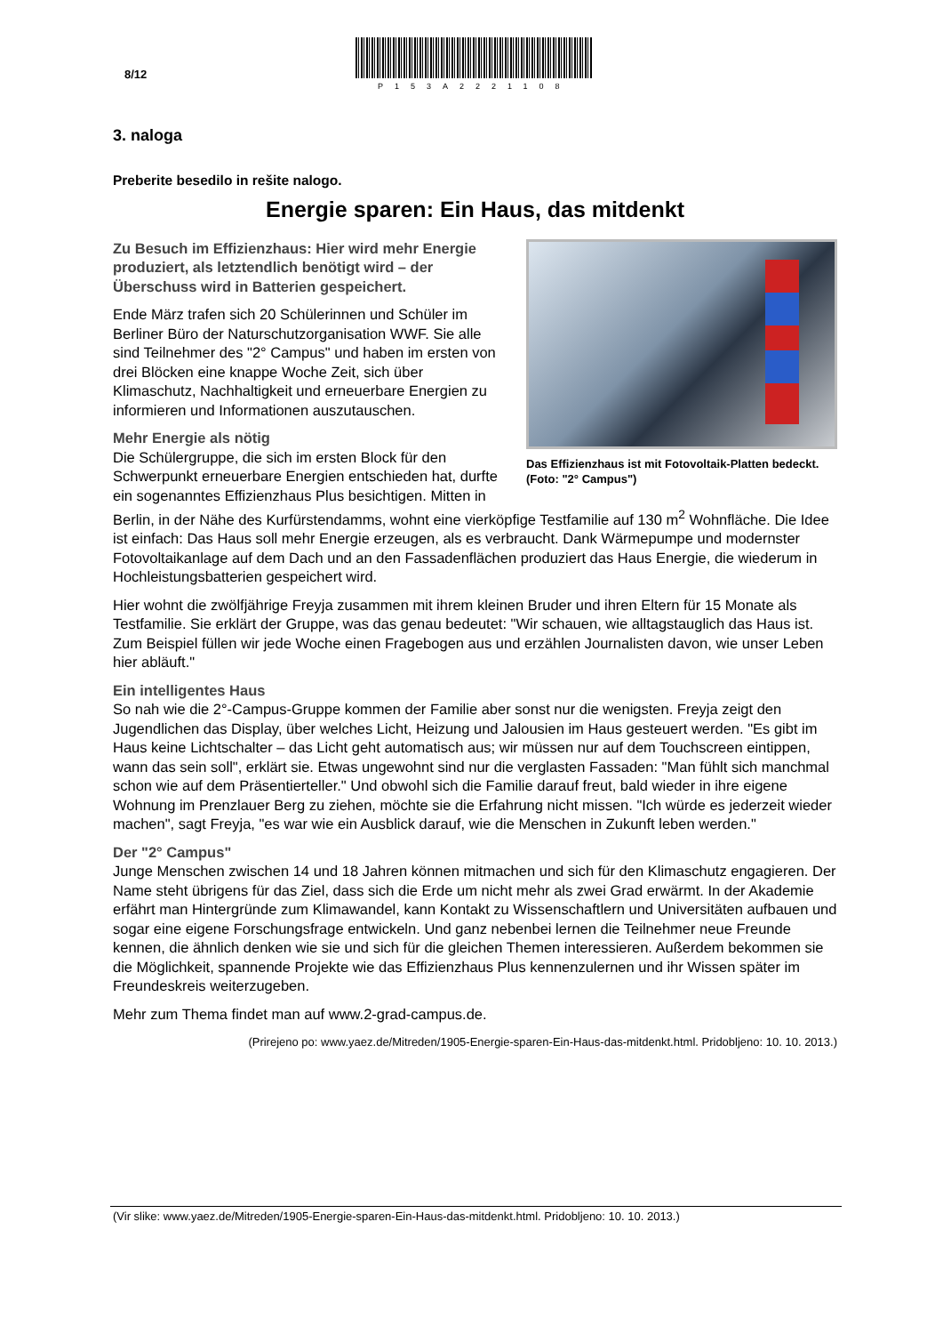8/12
P153A2221108
3. naloga
Preberite besedilo in rešite nalogo.
Energie sparen: Ein Haus, das mitdenkt
Das Effizienzhaus ist mit Fotovoltaik-Platten bedeckt. (Foto: "2° Campus")
Zu Besuch im Effizienzhaus: Hier wird mehr Energie produziert, als letztendlich benötigt wird – der Überschuss wird in Batterien gespeichert.
Ende März trafen sich 20 Schülerinnen und Schüler im Berliner Büro der Naturschutzorganisation WWF. Sie alle sind Teilnehmer des "2° Campus" und haben im ersten von drei Blöcken eine knappe Woche Zeit, sich über Klimaschutz, Nachhaltigkeit und erneuerbare Energien zu informieren und Informationen auszutauschen.
Mehr Energie als nötig
Die Schülergruppe, die sich im ersten Block für den Schwerpunkt erneuerbare Energien entschieden hat, durfte ein sogenanntes Effizienzhaus Plus besichtigen. Mitten in Berlin, in der Nähe des Kurfürstendamms, wohnt eine vierköpfige Testfamilie auf 130 m<sup>2</sup> Wohnfläche. Die Idee ist einfach: Das Haus soll mehr Energie erzeugen, als es verbraucht. Dank Wärmepumpe und modernster Fotovoltaikanlage auf dem Dach und an den Fassadenflächen produziert das Haus Energie, die wiederum in Hochleistungsbatterien gespeichert wird.
Hier wohnt die zwölfjährige Freyja zusammen mit ihrem kleinen Bruder und ihren Eltern für 15 Monate als Testfamilie. Sie erklärt der Gruppe, was das genau bedeutet: "Wir schauen, wie alltagstauglich das Haus ist. Zum Beispiel füllen wir jede Woche einen Fragebogen aus und erzählen Journalisten davon, wie unser Leben hier abläuft."
Ein intelligentes Haus
So nah wie die 2°-Campus-Gruppe kommen der Familie aber sonst nur die wenigsten. Freyja zeigt den Jugendlichen das Display, über welches Licht, Heizung und Jalousien im Haus gesteuert werden. "Es gibt im Haus keine Lichtschalter – das Licht geht automatisch aus; wir müssen nur auf dem Touchscreen eintippen, wann das sein soll", erklärt sie. Etwas ungewohnt sind nur die verglasten Fassaden: "Man fühlt sich manchmal schon wie auf dem Präsentierteller." Und obwohl sich die Familie darauf freut, bald wieder in ihre eigene Wohnung im Prenzlauer Berg zu ziehen, möchte sie die Erfahrung nicht missen. "Ich würde es jederzeit wieder machen", sagt Freyja, "es war wie ein Ausblick darauf, wie die Menschen in Zukunft leben werden."
Der "2° Campus"
Junge Menschen zwischen 14 und 18 Jahren können mitmachen und sich für den Klimaschutz engagieren. Der Name steht übrigens für das Ziel, dass sich die Erde um nicht mehr als zwei Grad erwärmt. In der Akademie erfährt man Hintergründe zum Klimawandel, kann Kontakt zu Wissenschaftlern und Universitäten aufbauen und sogar eine eigene Forschungsfrage entwickeln. Und ganz nebenbei lernen die Teilnehmer neue Freunde kennen, die ähnlich denken wie sie und sich für die gleichen Themen interessieren. Außerdem bekommen sie die Möglichkeit, spannende Projekte wie das Effizienzhaus Plus kennenzulernen und ihr Wissen später im Freundeskreis weiterzugeben.
Mehr zum Thema findet man auf www.2-grad-campus.de.
(Prirejeno po: www.yaez.de/Mitreden/1905-Energie-sparen-Ein-Haus-das-mitdenkt.html. Pridobljeno: 10. 10. 2013.)
(Vir slike: www.yaez.de/Mitreden/1905-Energie-sparen-Ein-Haus-das-mitdenkt.html. Pridobljeno: 10. 10. 2013.)